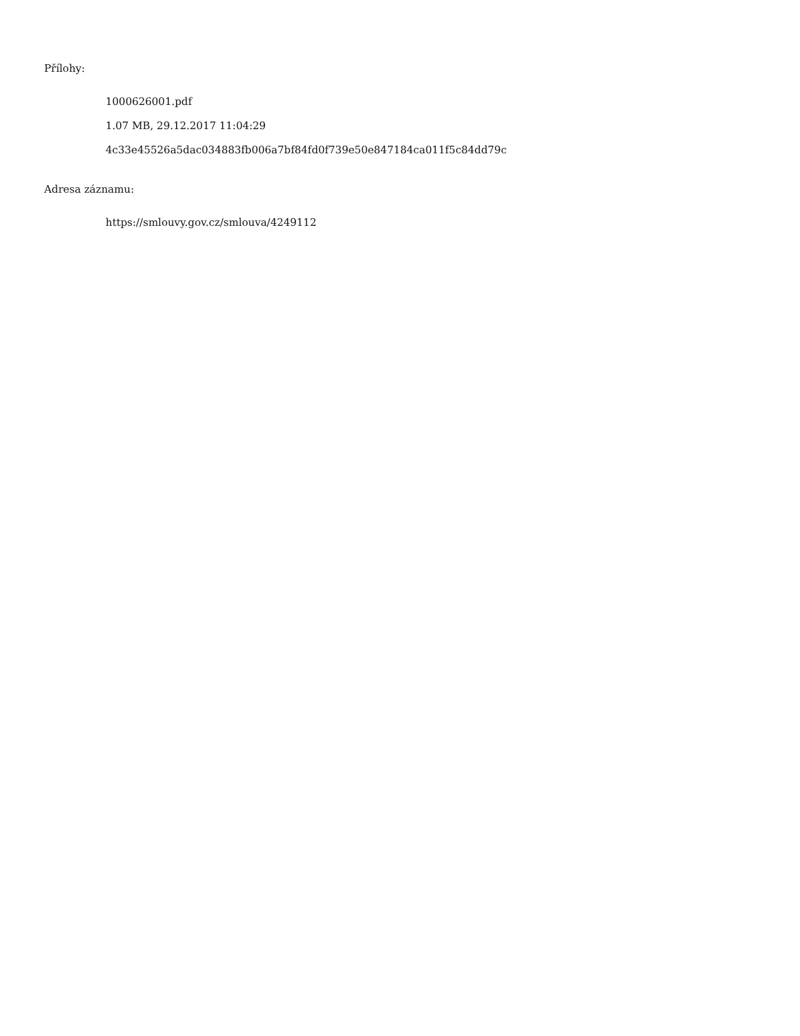Přílohy:
1000626001.pdf
1.07 MB, 29.12.2017 11:04:29
4c33e45526a5dac034883fb006a7bf84fd0f739e50e847184ca011f5c84dd79c
Adresa záznamu:
https://smlouvy.gov.cz/smlouva/4249112